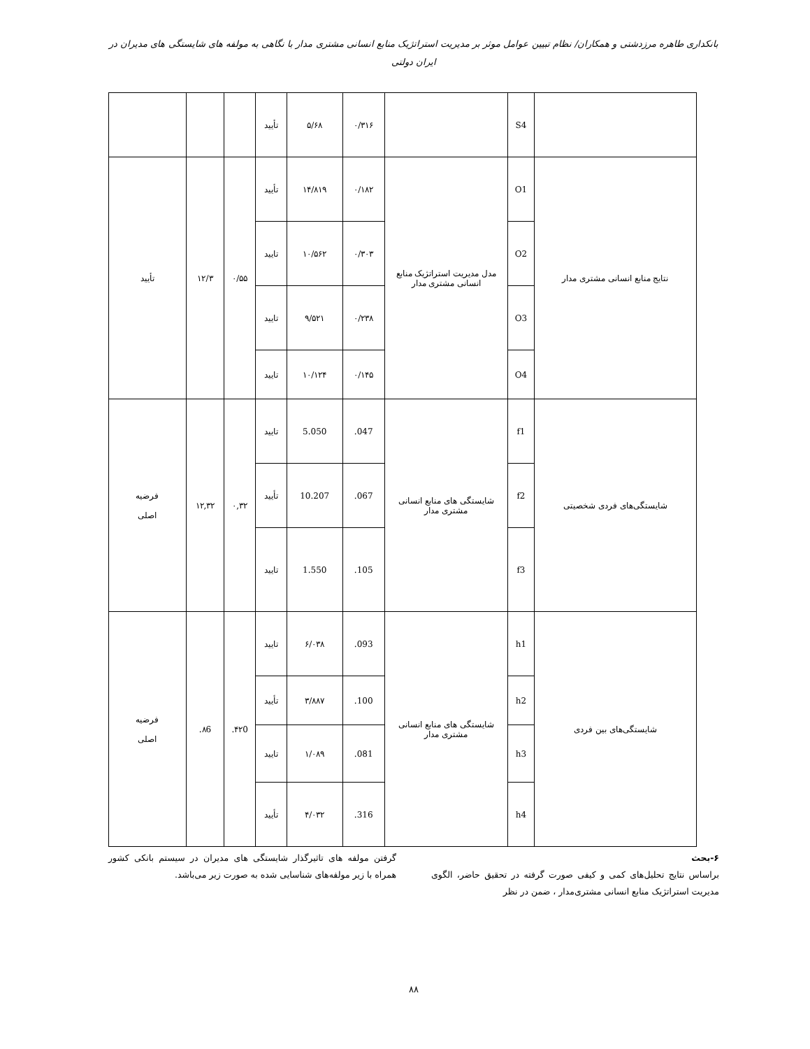بانکداری طاهره مرزدشتی و همکاران/ نظام تبیین عوامل موثر بر مدیریت استراتژیک منابع انسانی مشتری مدار با نگاهی به مولفه های شایستگی های مدیران در ایران دولتی
| | S4 | | ۰/۳۱۶ | ۵/۶۸ | تأیید | | | |
| نتایج منابع انسانی مشتری مدار | O1 | مدل مدیریت استراتژیک منابع انسانی مشتری مدار | ۰/۱۸۲ | ۱۴/۸۱۹ | تأیید | ۰/۵۵ | ۱۲/۳ | تأیید |
| | O2 | | ۰/۳۰۳ | ۱۰/۵۶۲ | تایید | | | |
| | O3 | | ۰/۲۳۸ | ۹/۵۲۱ | تایید | | | |
| | O4 | | ۰/۱۴۵ | ۱۰/۱۲۴ | تایید | | | |
| شایستگی‌های فردی شخصیتی | f1 | شایستگی های منابع انسانی مشتری مدار | 047. | 5.050 | تایید | ۰,۳۲ | ۱۲,۳۲ | فرضیه اصلی |
| | f2 | | 067. | 10.207 | تأیید | | | |
| | f3 | | 105. | 1.550 | تایید | | | |
| شایستگی‌های بین فردی | h1 | شایستگی های منابع انسانی مشتری مدار | 093. | ۶/۰۳۸ | تایید | ۴۲0. | ۸6. | فرضیه اصلی |
| | h2 | | 100. | ۳/۸۸۷ | تأیید | | | |
| | h3 | | 081. | ۱/۰۸۹ | تایید | | | |
| | h4 | | 316. | ۴/۰۳۲ | تأیید | | | |
۶-بحث
براساس نتایج تحلیل‌های کمی و کیفی صورت گرفته در تحقیق حاضر، الگوی مدیریت استراتژیک منابع انسانی مشتری‌مدار ، ضمن در نظر
گرفتن مولفه های تاثیرگذار شایستگی های مدیران در سیستم بانکی کشور همراه با زیر مولفه‌های شناسایی شده به صورت زیر می‌باشد.
۸۸